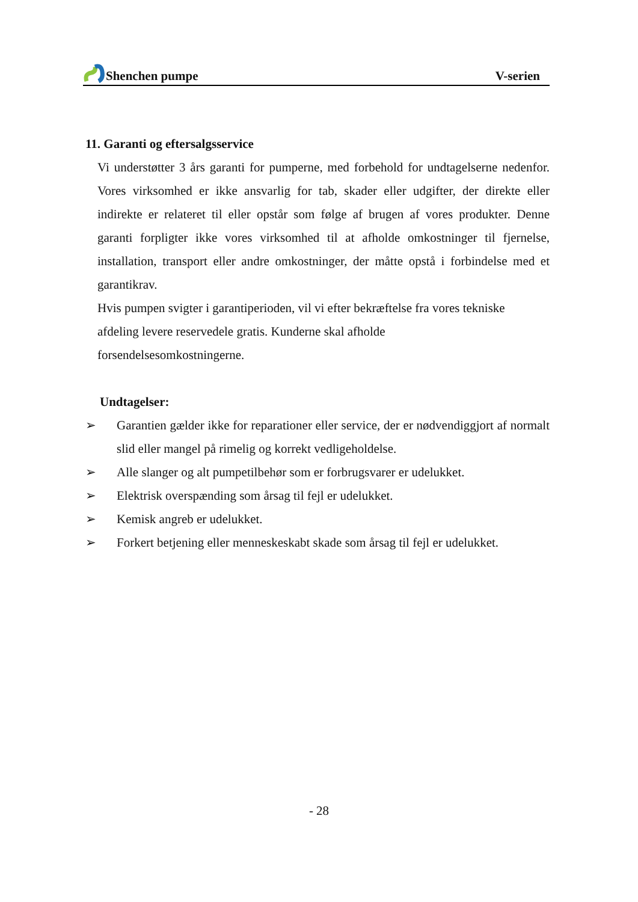Shenchen pumpe V-serien
11. Garanti og eftersalgsservice
Vi understøtter 3 års garanti for pumperne, med forbehold for undtagelserne nedenfor. Vores virksomhed er ikke ansvarlig for tab, skader eller udgifter, der direkte eller indirekte er relateret til eller opstår som følge af brugen af vores produkter. Denne garanti forpligter ikke vores virksomhed til at afholde omkostninger til fjernelse, installation, transport eller andre omkostninger, der måtte opstå i forbindelse med et garantikrav.
Hvis pumpen svigter i garantiperioden, vil vi efter bekræftelse fra vores tekniske
afdeling levere reservedele gratis. Kunderne skal afholde
forsendelsesomkostningerne.
Undtagelser:
➢ Garantien gælder ikke for reparationer eller service, der er nødvendiggjort af normalt slid eller mangel på rimelig og korrekt vedligeholdelse.
➢ Alle slanger og alt pumpetilbehør som er forbrugsvarer er udelukket.
➢ Elektrisk overspænding som årsag til fejl er udelukket.
➢ Kemisk angreb er udelukket.
➢ Forkert betjening eller menneskeskabt skade som årsag til fejl er udelukket.
- 28